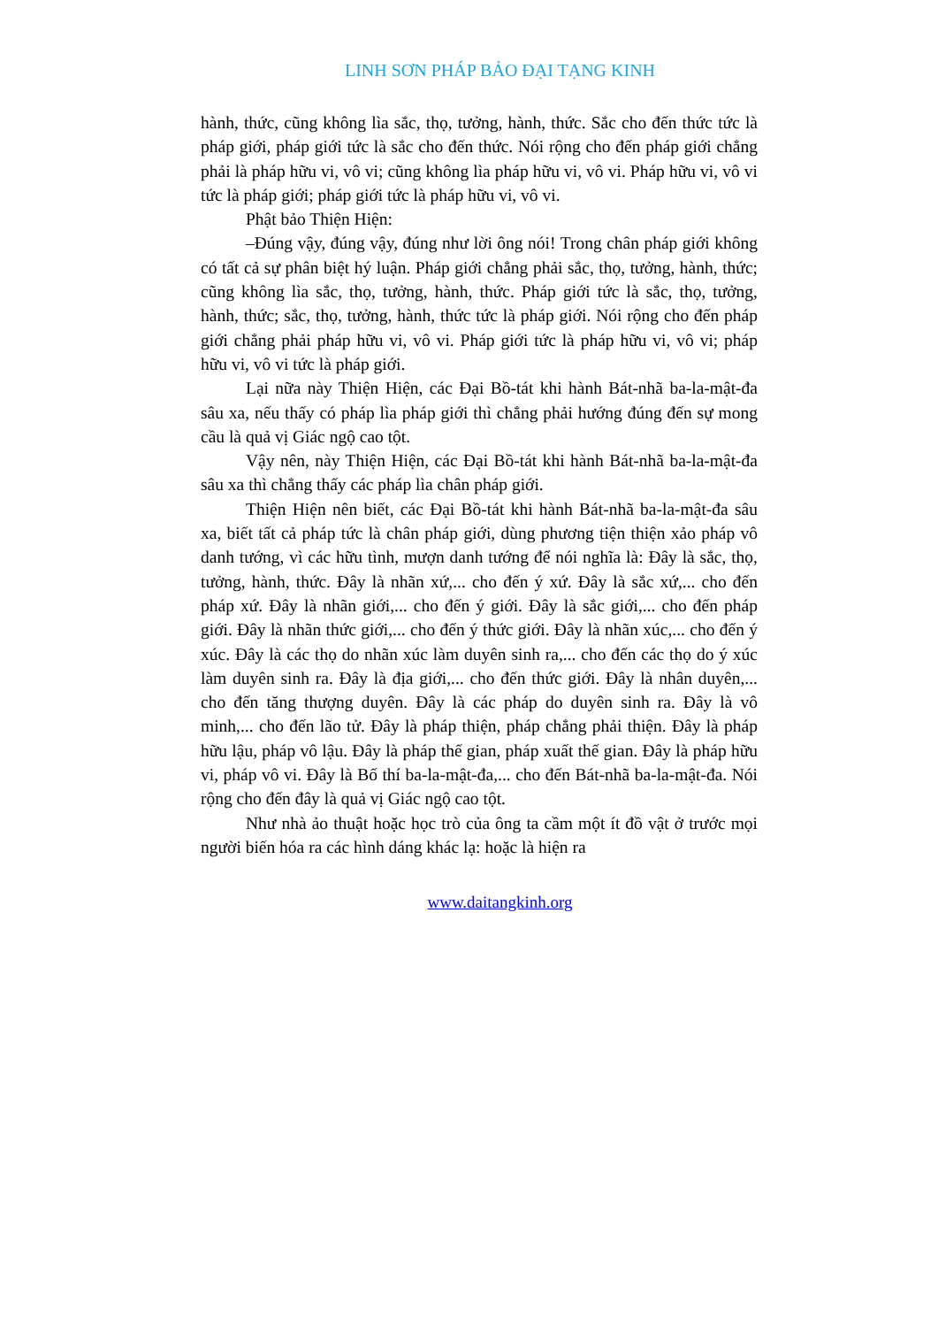LINH SƠN PHÁP BẢO ĐẠI TẠNG KINH
hành, thức, cũng không lìa sắc, thọ, tưởng, hành, thức. Sắc cho đến thức tức là pháp giới, pháp giới tức là sắc cho đến thức. Nói rộng cho đến pháp giới chẳng phải là pháp hữu vi, vô vi; cũng không lìa pháp hữu vi, vô vi. Pháp hữu vi, vô vi tức là pháp giới; pháp giới tức là pháp hữu vi, vô vi.
Phật bảo Thiện Hiện:
–Đúng vậy, đúng vậy, đúng như lời ông nói! Trong chân pháp giới không có tất cả sự phân biệt hý luận. Pháp giới chẳng phải sắc, thọ, tưởng, hành, thức; cũng không lìa sắc, thọ, tưởng, hành, thức. Pháp giới tức là sắc, thọ, tưởng, hành, thức; sắc, thọ, tưởng, hành, thức tức là pháp giới. Nói rộng cho đến pháp giới chẳng phải pháp hữu vi, vô vi. Pháp giới tức là pháp hữu vi, vô vi; pháp hữu vi, vô vi tức là pháp giới.
Lại nữa này Thiện Hiện, các Đại Bồ-tát khi hành Bát-nhã ba-la-mật-đa sâu xa, nếu thấy có pháp lìa pháp giới thì chẳng phải hướng đúng đến sự mong cầu là quả vị Giác ngộ cao tột.
Vậy nên, này Thiện Hiện, các Đại Bồ-tát khi hành Bát-nhã ba-la-mật-đa sâu xa thì chẳng thấy các pháp lìa chân pháp giới.
Thiện Hiện nên biết, các Đại Bồ-tát khi hành Bát-nhã ba-la-mật-đa sâu xa, biết tất cả pháp tức là chân pháp giới, dùng phương tiện thiện xảo pháp vô danh tướng, vì các hữu tình, mượn danh tướng để nói nghĩa là: Đây là sắc, thọ, tưởng, hành, thức. Đây là nhãn xứ,... cho đến ý xứ. Đây là sắc xứ,... cho đến pháp xứ. Đây là nhãn giới,... cho đến ý giới. Đây là sắc giới,... cho đến pháp giới. Đây là nhãn thức giới,... cho đến ý thức giới. Đây là nhãn xúc,... cho đến ý xúc. Đây là các thọ do nhãn xúc làm duyên sinh ra,... cho đến các thọ do ý xúc làm duyên sinh ra. Đây là địa giới,... cho đến thức giới. Đây là nhân duyên,... cho đến tăng thượng duyên. Đây là các pháp do duyên sinh ra. Đây là vô minh,... cho đến lão tử. Đây là pháp thiện, pháp chẳng phải thiện. Đây là pháp hữu lậu, pháp vô lậu. Đây là pháp thế gian, pháp xuất thế gian. Đây là pháp hữu vi, pháp vô vi. Đây là Bố thí ba-la-mật-đa,... cho đến Bát-nhã ba-la-mật-đa. Nói rộng cho đến đây là quả vị Giác ngộ cao tột.
Như nhà ảo thuật hoặc học trò của ông ta cầm một ít đồ vật ở trước mọi người biến hóa ra các hình dáng khác lạ: hoặc là hiện ra
www.daitangkinh.org